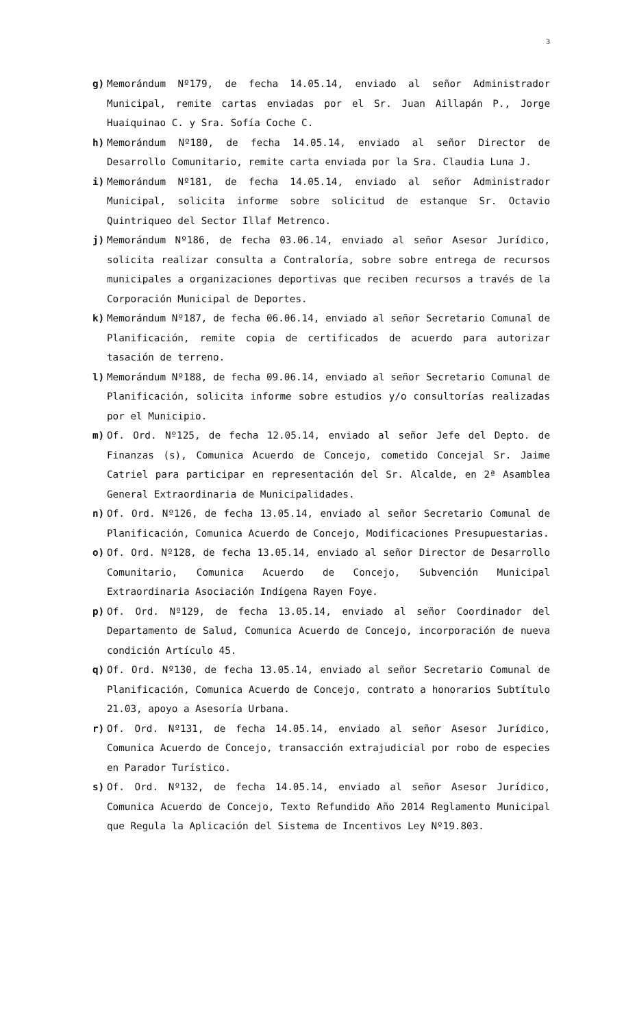3
g) Memorándum Nº179, de fecha 14.05.14, enviado al señor Administrador Municipal, remite cartas enviadas por el Sr. Juan Aillapán P., Jorge Huaiquinao C. y Sra. Sofía Coche C.
h) Memorándum Nº180, de fecha 14.05.14, enviado al señor Director de Desarrollo Comunitario, remite carta enviada por la Sra. Claudia Luna J.
i) Memorándum Nº181, de fecha 14.05.14, enviado al señor Administrador Municipal, solicita informe sobre solicitud de estanque Sr. Octavio Quintriqueo del Sector Illaf Metrenco.
j) Memorándum Nº186, de fecha 03.06.14, enviado al señor Asesor Jurídico, solicita realizar consulta a Contraloría, sobre sobre entrega de recursos municipales a organizaciones deportivas que reciben recursos a través de la Corporación Municipal de Deportes.
k) Memorándum Nº187, de fecha 06.06.14, enviado al señor Secretario Comunal de Planificación, remite copia de certificados de acuerdo para autorizar tasación de terreno.
l) Memorándum Nº188, de fecha 09.06.14, enviado al señor Secretario Comunal de Planificación, solicita informe sobre estudios y/o consultorías realizadas por el Municipio.
m) Of. Ord. Nº125, de fecha 12.05.14, enviado al señor Jefe del Depto. de Finanzas (s), Comunica Acuerdo de Concejo, cometido Concejal Sr. Jaime Catriel para participar en representación del Sr. Alcalde, en 2ª Asamblea General Extraordinaria de Municipalidades.
n) Of. Ord. Nº126, de fecha 13.05.14, enviado al señor Secretario Comunal de Planificación, Comunica Acuerdo de Concejo, Modificaciones Presupuestarias.
o) Of. Ord. Nº128, de fecha 13.05.14, enviado al señor Director de Desarrollo Comunitario, Comunica Acuerdo de Concejo, Subvención Municipal Extraordinaria Asociación Indígena Rayen Foye.
p) Of. Ord. Nº129, de fecha 13.05.14, enviado al señor Coordinador del Departamento de Salud, Comunica Acuerdo de Concejo, incorporación de nueva condición Artículo 45.
q) Of. Ord. Nº130, de fecha 13.05.14, enviado al señor Secretario Comunal de Planificación, Comunica Acuerdo de Concejo, contrato a honorarios Subtítulo 21.03, apoyo a Asesoría Urbana.
r) Of. Ord. Nº131, de fecha 14.05.14, enviado al señor Asesor Jurídico, Comunica Acuerdo de Concejo, transacción extrajudicial por robo de especies en Parador Turístico.
s) Of. Ord. Nº132, de fecha 14.05.14, enviado al señor Asesor Jurídico, Comunica Acuerdo de Concejo, Texto Refundido Año 2014 Reglamento Municipal que Regula la Aplicación del Sistema de Incentivos Ley Nº19.803.